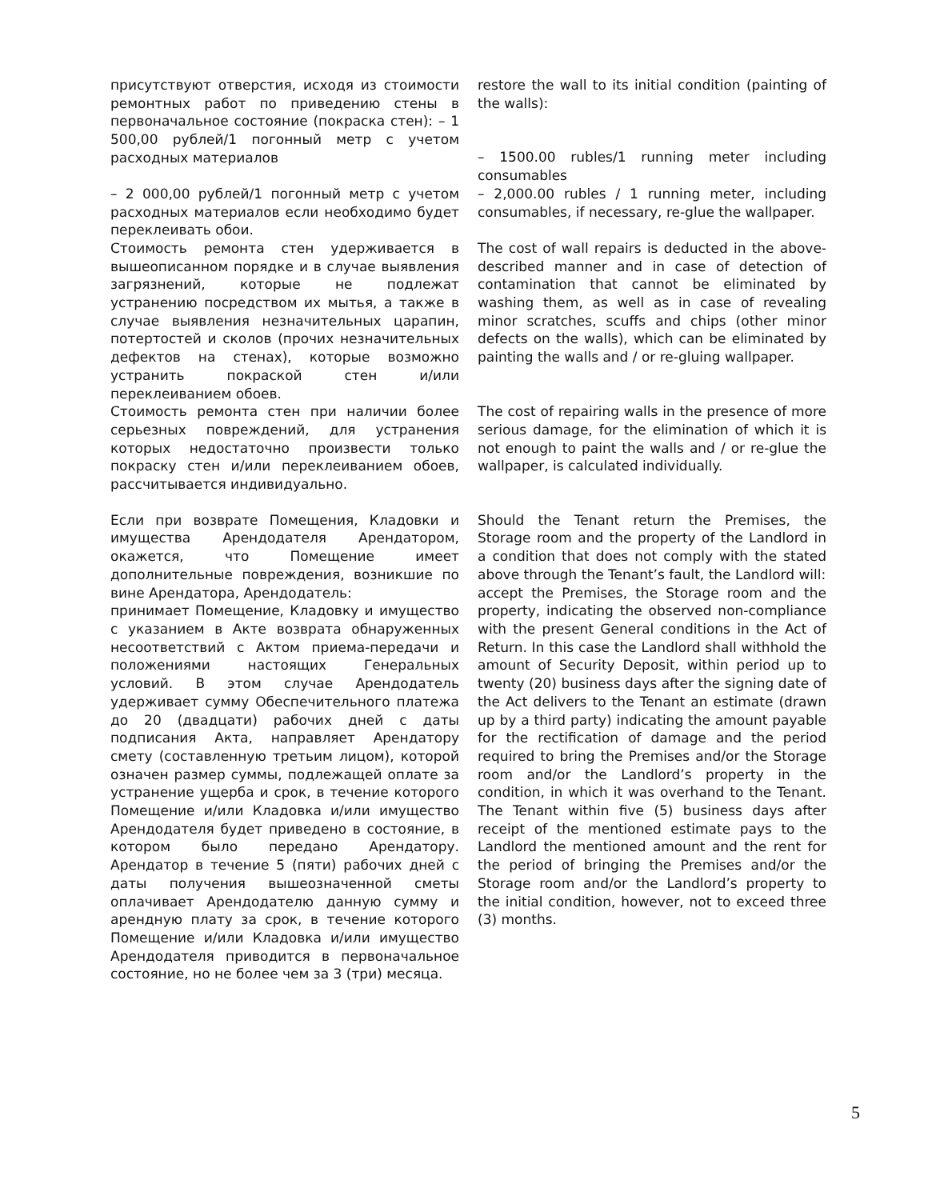присутствуют отверстия, исходя из стоимости ремонтных работ по приведению стены в первоначальное состояние (покраска стен): – 1 500,00 рублей/1 погонный метр с учетом расходных материалов
restore the wall to its initial condition (painting of the walls):
– 1500.00 rubles/1 running meter including consumables
– 2 000,00 рублей/1 погонный метр с учетом расходных материалов если необходимо будет переклеивать обои.
– 2,000.00 rubles / 1 running meter, including consumables, if necessary, re-glue the wallpaper.
Стоимость ремонта стен удерживается в вышеописанном порядке и в случае выявления загрязнений, которые не подлежат устранению посредством их мытья, а также в случае выявления незначительных царапин, потертостей и сколов (прочих незначительных дефектов на стенах), которые возможно устранить покраской стен и/или переклеиванием обоев.
The cost of wall repairs is deducted in the above-described manner and in case of detection of contamination that cannot be eliminated by washing them, as well as in case of revealing minor scratches, scuffs and chips (other minor defects on the walls), which can be eliminated by painting the walls and / or re-gluing wallpaper.
Стоимость ремонта стен при наличии более серьезных повреждений, для устранения которых недостаточно произвести только покраску стен и/или переклеиванием обоев, рассчитывается индивидуально.
The cost of repairing walls in the presence of more serious damage, for the elimination of which it is not enough to paint the walls and / or re-glue the wallpaper, is calculated individually.
Если при возврате Помещения, Кладовки и имущества Арендодателя Арендатором, окажется, что Помещение имеет дополнительные повреждения, возникшие по вине Арендатора, Арендодатель:
принимает Помещение, Кладовку и имущество с указанием в Акте возврата обнаруженных несоответствий с Актом приема-передачи и положениями настоящих Генеральных условий. В этом случае Арендодатель удерживает сумму Обеспечительного платежа до 20 (двадцати) рабочих дней с даты подписания Акта, направляет Арендатору смету (составленную третьим лицом), которой означен размер суммы, подлежащей оплате за устранение ущерба и срок, в течение которого Помещение и/или Кладовка и/или имущество Арендодателя будет приведено в состояние, в котором было передано Арендатору. Арендатор в течение 5 (пяти) рабочих дней с даты получения вышеозначенной сметы оплачивает Арендодателю данную сумму и арендную плату за срок, в течение которого Помещение и/или Кладовка и/или имущество Арендодателя приводится в первоначальное состояние, но не более чем за 3 (три) месяца.
Should the Tenant return the Premises, the Storage room and the property of the Landlord in a condition that does not comply with the stated above through the Tenant’s fault, the Landlord will:
accept the Premises, the Storage room and the property, indicating the observed non-compliance with the present General conditions in the Act of Return. In this case the Landlord shall withhold the amount of Security Deposit, within period up to twenty (20) business days after the signing date of the Act delivers to the Tenant an estimate (drawn up by a third party) indicating the amount payable for the rectification of damage and the period required to bring the Premises and/or the Storage room and/or the Landlord’s property in the condition, in which it was overhand to the Tenant. The Tenant within five (5) business days after receipt of the mentioned estimate pays to the Landlord the mentioned amount and the rent for the period of bringing the Premises and/or the Storage room and/or the Landlord’s property to the initial condition, however, not to exceed three (3) months.
5